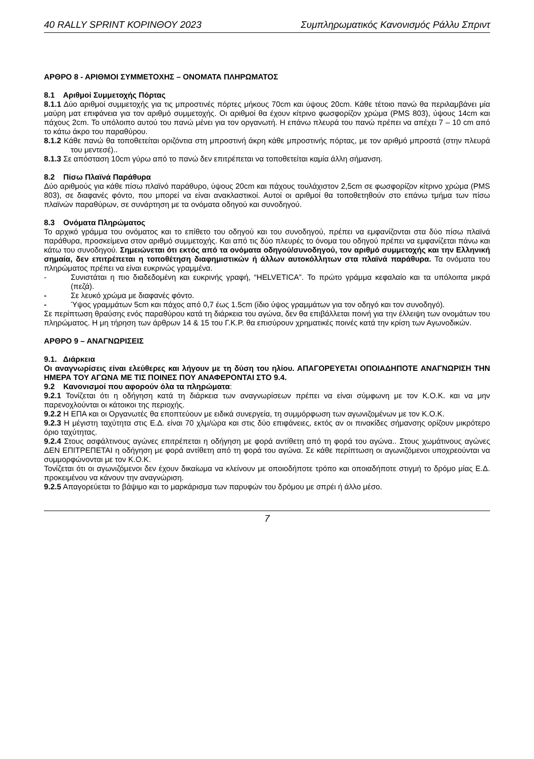40 RALLY SPRINT ΚΟΡΙΝΘΟΥ 2023 Συμπληρωματικός Κανονισμός Ράλλυ Σπριντ
ΑΡΘΡΟ 8 - ΑΡΙΘΜΟΙ ΣΥΜΜΕΤΟΧΗΣ – ΟΝΟΜΑΤΑ ΠΛΗΡΩΜΑΤΟΣ
8.1 Αριθμοί Συμμετοχής Πόρτας
8.1.1 Δύο αριθμοί συμμετοχής για τις μπροστινές πόρτες μήκους 70cm και ύψους 20cm. Κάθε τέτοιο πανώ θα περιλαμβάνει μία μαύρη ματ επιφάνεια για τον αριθμό συμμετοχής. Οι αριθμοί θα έχουν κίτρινο φωσφορίζον χρώμα (PMS 803), ύψους 14cm και πάχους 2cm. Το υπόλοιπο αυτού του πανώ μένει για τον οργανωτή. Η επάνω πλευρά του πανώ πρέπει να απέχει 7 – 10 cm από το κάτω άκρο του παραθύρου.
8.1.2 Κάθε πανώ θα τοποθετείται οριζόντια στη μπροστινή άκρη κάθε μπροστινής πόρτας, με τον αριθμό μπροστά (στην πλευρά του μεντεσέ)..
8.1.3 Σε απόσταση 10cm γύρω από το πανώ δεν επιτρέπεται να τοποθετείται καμία άλλη σήμανση.
8.2 Πίσω Πλαϊνά Παράθυρα
Δύο αριθμούς για κάθε πίσω πλαϊνό παράθυρο, ύψους 20cm και πάχους τουλάχιστον 2,5cm σε φωσφορίζον κίτρινο χρώμα (PMS 803), σε διαφανές φόντο, που μπορεί να είναι ανακλαστικοί. Αυτοί οι αριθμοί θα τοποθετηθούν στο επάνω τμήμα των πίσω πλαϊνών παραθύρων, σε συνάρτηση με τα ονόματα οδηγού και συνοδηγού.
8.3 Ονόματα Πληρώματος
Το αρχικό γράμμα του ονόματος και το επίθετο του οδηγού και του συνοδηγού, πρέπει να εμφανίζονται στα δύο πίσω πλαϊνά παράθυρα, προσκείμενα στον αριθμό συμμετοχής. Και από τις δύο πλευρές το όνομα του οδηγού πρέπει να εμφανίζεται πάνω και κάτω του συνοδηγού. Σημειώνεται ότι εκτός από τα ονόματα οδηγού/συνοδηγού, τον αριθμό συμμετοχής και την Ελληνική σημαία, δεν επιτρέπεται η τοποθέτηση διαφημιστικών ή άλλων αυτοκόλλητων στα πλαϊνά παράθυρα. Τα ονόματα του πληρώματος πρέπει να είναι ευκρινώς γραμμένα.
- Συνιστάται η πιο διαδεδομένη και ευκρινής γραφή, “HELVETICA”. Το πρώτο γράμμα κεφαλαίο και τα υπόλοιπα μικρά (πεζά).
- Σε λευκό χρώμα με διαφανές φόντο.
- Ύψος γραμμάτων 5cm και πάχος από 0,7 έως 1.5cm (ίδιο ύψος γραμμάτων για τον οδηγό και τον συνοδηγό).
Σε περίπτωση θραύσης ενός παραθύρου κατά τη διάρκεια του αγώνα, δεν θα επιβάλλεται ποινή για την έλλειψη των ονομάτων του πληρώματος. Η μη τήρηση των άρθρων 14 & 15 του Γ.Κ.Ρ. θα επισύρουν χρηματικές ποινές κατά την κρίση των Αγωνοδικών.
ΑΡΘΡΟ 9 – ΑΝΑΓΝΩΡΙΣΕΙΣ
9.1. Διάρκεια
Οι αναγνωρίσεις είναι ελεύθερες και λήγουν με τη δύση του ηλίου. ΑΠΑΓΟΡΕΥΕΤΑΙ ΟΠΟΙΑΔΗΠΟΤΕ ΑΝΑΓΝΩΡΙΣΗ ΤΗΝ ΗΜΕΡΑ ΤΟΥ ΑΓΩΝΑ ΜΕ ΤΙΣ ΠΟΙΝΕΣ ΠΟΥ ΑΝΑΦΕΡΟΝΤΑΙ ΣΤΟ 9.4.
9.2 Κανονισμοί που αφορούν όλα τα πληρώματα:
9.2.1 Τονίζεται ότι η οδήγηση κατά τη διάρκεια των αναγνωρίσεων πρέπει να είναι σύμφωνη με τον Κ.Ο.Κ. και να μην παρενοχλούνται οι κάτοικοι της περιοχής.
9.2.2 Η ΕΠΑ και οι Οργανωτές θα εποπτεύουν με ειδικά συνεργεία, τη συμμόρφωση των αγωνιζομένων με τον Κ.Ο.Κ.
9.2.3 Η μέγιστη ταχύτητα στις Ε.Δ. είναι 70 χλμ/ώρα και στις δύο επιφάνειες, εκτός αν οι πινακίδες σήμανσης ορίζουν μικρότερο όριο ταχύτητας.
9.2.4 Στους ασφάλτινους αγώνες επιτρέπεται η οδήγηση με φορά αντίθετη από τη φορά του αγώνα.. Στους χωμάτινους αγώνες ΔΕΝ ΕΠΙΤΡΕΠΕΤΑΙ η οδήγηση με φορά αντίθετη από τη φορά του αγώνα. Σε κάθε περίπτωση οι αγωνιζόμενοι υποχρεούνται να συμμορφώνονται με τον Κ.Ο.Κ.
Τονίζεται ότι οι αγωνιζόμενοι δεν έχουν δικαίωμα να κλείνουν με οποιοδήποτε τρόπο και οποιαδήποτε στιγμή το δρόμο μίας Ε.Δ. προκειμένου να κάνουν την αναγνώριση.
9.2.5 Απαγορεύεται το βάψιμο και το μαρκάρισμα των παρυφών του δρόμου με σπρέι ή άλλο μέσο.
7